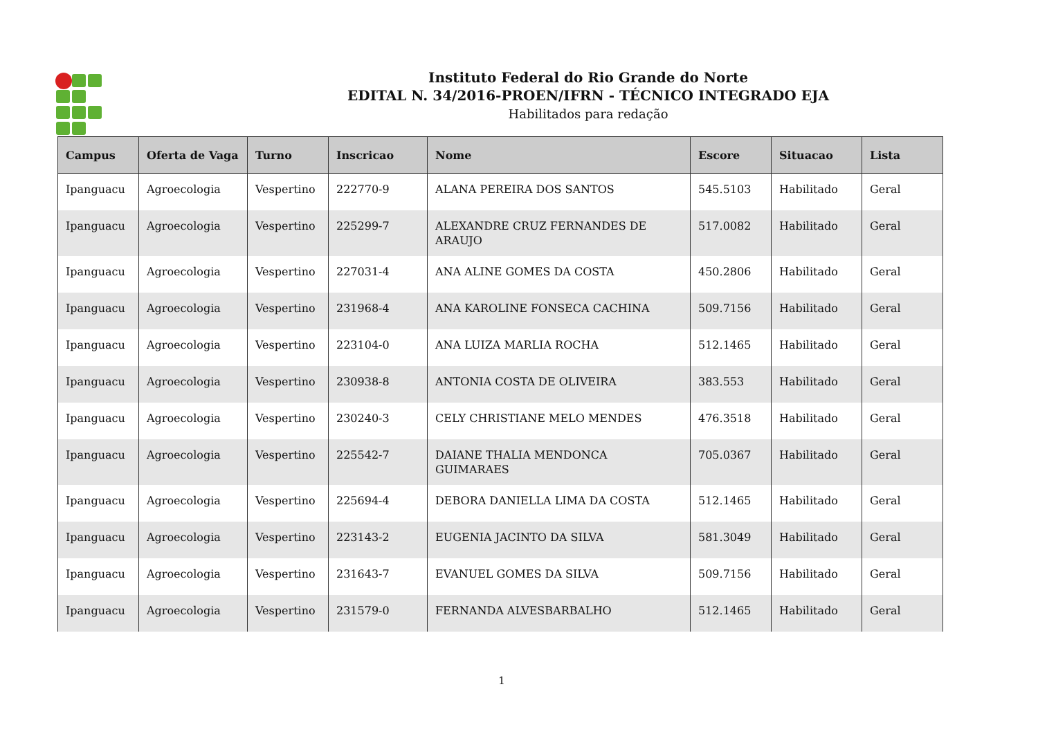Instituto Federal do Rio Grande do Norte
EDITAL N. 34/2016-PROEN/IFRN - TÉCNICO INTEGRADO EJA
Habilitados para redação
| Campus | Oferta de Vaga | Turno | Inscricao | Nome | Escore | Situacao | Lista |
| --- | --- | --- | --- | --- | --- | --- | --- |
| Ipanguacu | Agroecologia | Vespertino | 222770-9 | ALANA PEREIRA DOS SANTOS | 545.5103 | Habilitado | Geral |
| Ipanguacu | Agroecologia | Vespertino | 225299-7 | ALEXANDRE CRUZ FERNANDES DE ARAUJO | 517.0082 | Habilitado | Geral |
| Ipanguacu | Agroecologia | Vespertino | 227031-4 | ANA ALINE GOMES DA COSTA | 450.2806 | Habilitado | Geral |
| Ipanguacu | Agroecologia | Vespertino | 231968-4 | ANA KAROLINE FONSECA CACHINA | 509.7156 | Habilitado | Geral |
| Ipanguacu | Agroecologia | Vespertino | 223104-0 | ANA LUIZA MARLIA ROCHA | 512.1465 | Habilitado | Geral |
| Ipanguacu | Agroecologia | Vespertino | 230938-8 | ANTONIA COSTA DE OLIVEIRA | 383.553 | Habilitado | Geral |
| Ipanguacu | Agroecologia | Vespertino | 230240-3 | CELY CHRISTIANE MELO MENDES | 476.3518 | Habilitado | Geral |
| Ipanguacu | Agroecologia | Vespertino | 225542-7 | DAIANE THALIA MENDONCA GUIMARAES | 705.0367 | Habilitado | Geral |
| Ipanguacu | Agroecologia | Vespertino | 225694-4 | DEBORA DANIELLA LIMA DA COSTA | 512.1465 | Habilitado | Geral |
| Ipanguacu | Agroecologia | Vespertino | 223143-2 | EUGENIA JACINTO DA SILVA | 581.3049 | Habilitado | Geral |
| Ipanguacu | Agroecologia | Vespertino | 231643-7 | EVANUEL GOMES DA SILVA | 509.7156 | Habilitado | Geral |
| Ipanguacu | Agroecologia | Vespertino | 231579-0 | FERNANDA ALVESBARBALHO | 512.1465 | Habilitado | Geral |
1